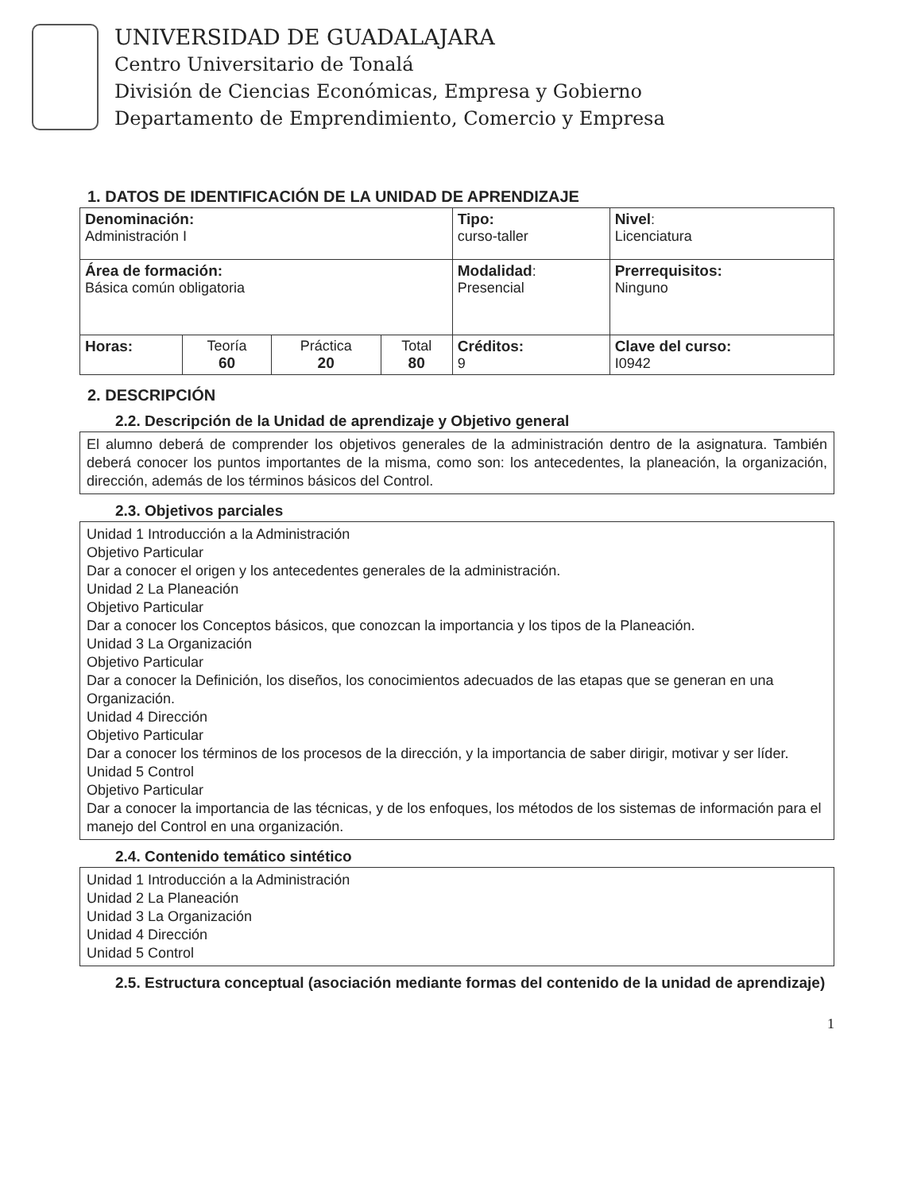UNIVERSIDAD DE GUADALAJARA
Centro Universitario de Tonalá
División de Ciencias Económicas, Empresa y Gobierno
Departamento de Emprendimiento, Comercio y Empresa
1. DATOS DE IDENTIFICACIÓN DE LA UNIDAD DE APRENDIZAJE
| Denominación: Administración I | | | | Tipo: curso-taller | Nivel : Licenciatura |
| Área de formación: Básica común obligatoria | | | | Modalidad : Presencial | Prerrequisitos: Ninguno |
| Horas: | Teoría 60 | Práctica 20 | Total 80 | Créditos: 9 | Clave del curso: I0942 |
2. DESCRIPCIÓN
2.2. Descripción de la Unidad de aprendizaje y Objetivo general
El alumno deberá de comprender los objetivos generales de la administración dentro de la asignatura. También deberá conocer los puntos importantes de la misma, como son: los antecedentes, la planeación, la organización, dirección, además de los términos básicos del Control.
2.3. Objetivos parciales
Unidad 1 Introducción a la Administración
Objetivo Particular
Dar a conocer el origen y los antecedentes generales de la administración.
Unidad 2 La Planeación
Objetivo Particular
Dar a conocer los Conceptos básicos, que conozcan la importancia y los tipos de la Planeación.
Unidad 3 La Organización
Objetivo Particular
Dar a conocer la Definición, los diseños, los conocimientos adecuados de las etapas que se generan en una Organización.
Unidad 4 Dirección
Objetivo Particular
Dar a conocer los términos de los procesos de la dirección, y la importancia de saber dirigir, motivar y ser líder.
Unidad 5 Control
Objetivo Particular
Dar a conocer la importancia de las técnicas, y de los enfoques, los métodos de los sistemas de información para el manejo del Control en una organización.
2.4. Contenido temático sintético
Unidad 1 Introducción a la Administración
Unidad 2 La Planeación
Unidad 3 La Organización
Unidad 4 Dirección
Unidad 5 Control
2.5. Estructura conceptual (asociación mediante formas del contenido de la unidad de aprendizaje)
1